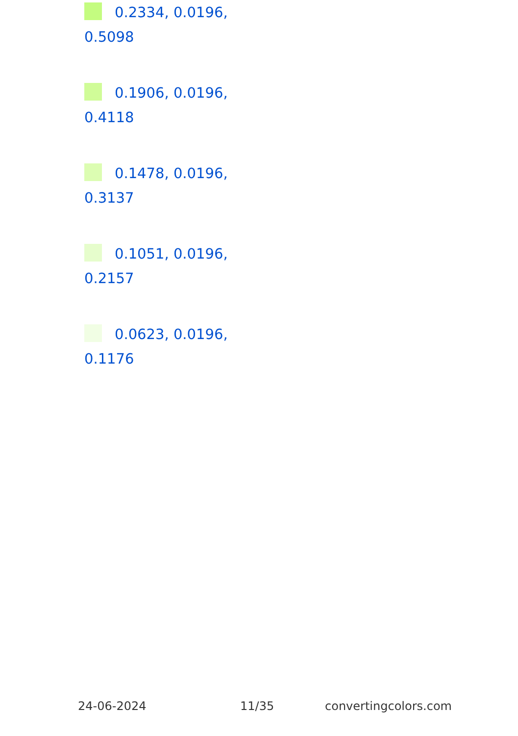0.2334, 0.0196, 0.5098
0.1906, 0.0196, 0.4118
0.1478, 0.0196, 0.3137
0.1051, 0.0196, 0.2157
0.0623, 0.0196, 0.1176
24-06-2024 11/35 convertingcolors.com